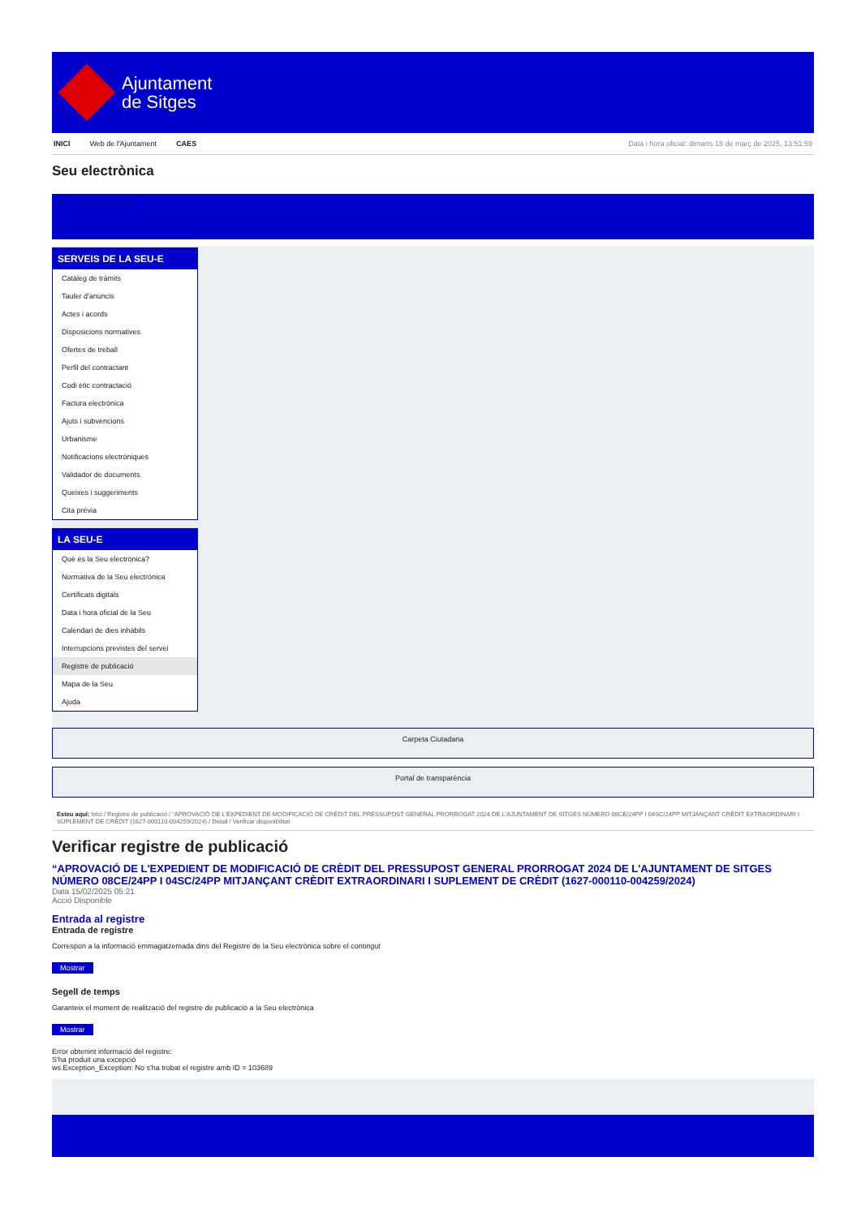Ajuntament
de Sitges
INICI Web de l'Ajuntament CAES Data i hora oficial: dimarts 18 de març de 2025, 13:51:59
Seu electrònica
Obtenir còpia autèntica
SERVEIS DE LA SEU-E
Catàleg de tràmits
Tauler d'anuncis
Actes i acords
Disposicions normatives
Ofertes de treball
Perfil del contractant
Codi ètic contractació
Factura electrònica
Ajuts i subvencions
Urbanisme
Notificacions electròniques
Validador de documents
Queixes i suggeriments
Cita prèvia
LA SEU-E
Què és la Seu electrònica?
Normativa de la Seu electrònica
Certificats digitals
Data i hora oficial de la Seu
Calendari de dies inhàbils
Interrupcions previstes del servei
Registre de publicació
Mapa de la Seu
Ajuda
Carpeta Ciutadana
Portal de transparència
Esteu aquí: Inici / Registre de publicació / “APROVACIÓ DE L'EXPEDIENT DE MODIFICACIÓ DE CRÈDIT DEL PRESSUPOST GENERAL PRORROGAT 2024 DE L'AJUNTAMENT DE SITGES NÚMERO 08CE/24PP I 04SC/24PP MITJANÇANT CRÈDIT EXTRAORDINARI I SUPLEMENT DE CRÈDIT (1627-000110-004259/2024) / Detall / Verificar disponibilitat
Verificar registre de publicació
“APROVACIÓ DE L'EXPEDIENT DE MODIFICACIÓ DE CRÈDIT DEL PRESSUPOST GENERAL PRORROGAT 2024 DE L'AJUNTAMENT DE SITGES NÚMERO 08CE/24PP I 04SC/24PP MITJANÇANT CRÈDIT EXTRAORDINARI I SUPLEMENT DE CRÈDIT (1627-000110-004259/2024)
Data 15/02/2025 05:21
Acció Disponible
Entrada al registre
Entrada de registre
Correspon a la informació emmagatzemada dins del Registre de la Seu electrònica sobre el contingut
Mostrar
Segell de temps
Garanteix el moment de realització del registre de publicació a la Seu electrònica
Mostrar
Error obtenint informació del registre:
S'ha produit una excepció
ws.Exception_Exception: No s'ha trobat el registre amb ID = 103689